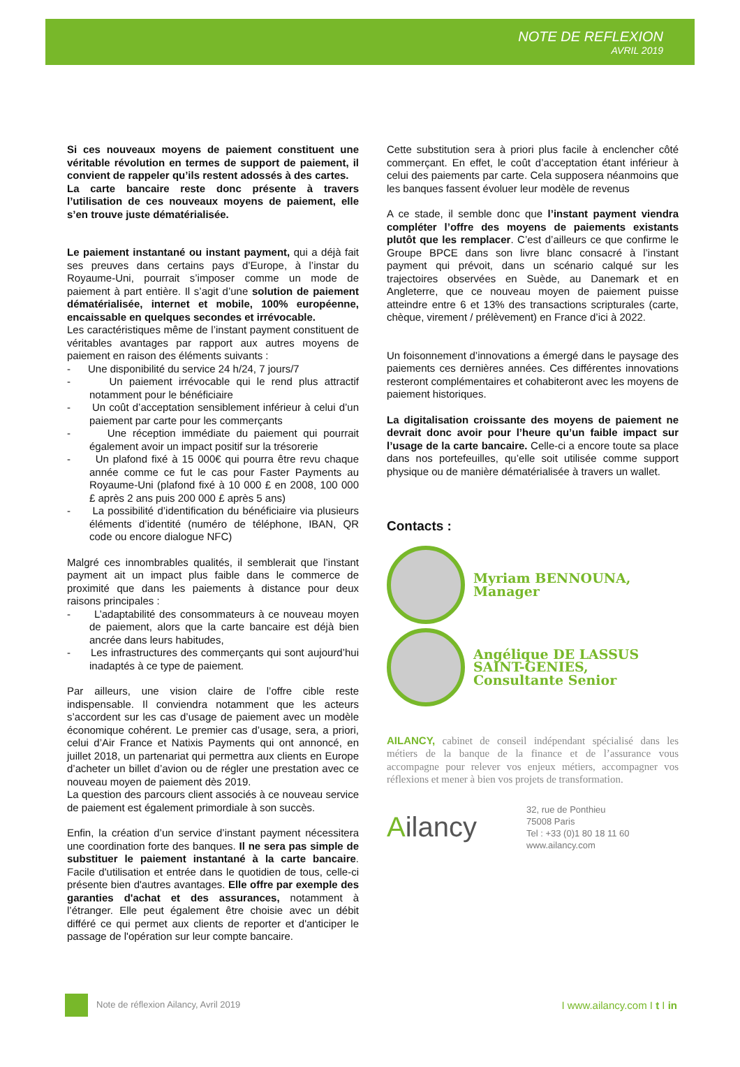NOTE DE REFLEXION
AVRIL 2019
Si ces nouveaux moyens de paiement constituent une véritable révolution en termes de support de paiement, il convient de rappeler qu’ils restent adossés à des cartes.
La carte bancaire reste donc présente à travers l’utilisation de ces nouveaux moyens de paiement, elle s’en trouve juste dématérialisée.
Le paiement instantané ou instant payment, qui a déjà fait ses preuves dans certains pays d’Europe, à l’instar du Royaume-Uni, pourrait s’imposer comme un mode de paiement à part entière. Il s’agit d’une solution de paiement dématérialisée, internet et mobile, 100% européenne, encaissable en quelques secondes et irrévocable.
Les caractéristiques même de l’instant payment constituent de véritables avantages par rapport aux autres moyens de paiement en raison des éléments suivants :
- Une disponibilité du service 24 h/24, 7 jours/7
- Un paiement irrévocable qui le rend plus attractif notamment pour le bénéficiaire
- Un coût d’acceptation sensiblement inférieur à celui d’un paiement par carte pour les commerçants
- Une réception immédiate du paiement qui pourrait également avoir un impact positif sur la trésorerie
- Un plafond fixé à 15 000€ qui pourra être revu chaque année comme ce fut le cas pour Faster Payments au Royaume-Uni (plafond fixé à 10 000 £ en 2008, 100 000 £ après 2 ans puis 200 000 £ après 5 ans)
- La possibilité d’identification du bénéficiaire via plusieurs éléments d’identité (numéro de téléphone, IBAN, QR code ou encore dialogue NFC)
Malgré ces innombrables qualités, il semblerait que l’instant payment ait un impact plus faible dans le commerce de proximité que dans les paiements à distance pour deux raisons principales :
- L’adaptabilité des consommateurs à ce nouveau moyen de paiement, alors que la carte bancaire est déjà bien ancrée dans leurs habitudes,
- Les infrastructures des commerçants qui sont aujourd’hui inadaptés à ce type de paiement.
Par ailleurs, une vision claire de l’offre cible reste indispensable. Il conviendra notamment que les acteurs s’accordent sur les cas d’usage de paiement avec un modèle économique cohérent. Le premier cas d’usage, sera, a priori, celui d’Air France et Natixis Payments qui ont annoncé, en juillet 2018, un partenariat qui permettra aux clients en Europe d’acheter un billet d’avion ou de régler une prestation avec ce nouveau moyen de paiement dès 2019.
La question des parcours client associés à ce nouveau service de paiement est également primordiale à son succès.
Enfin, la création d’un service d’instant payment nécessitera une coordination forte des banques. Il ne sera pas simple de substituer le paiement instantané à la carte bancaire. Facile d'utilisation et entrée dans le quotidien de tous, celle-ci présente bien d'autres avantages. Elle offre par exemple des garanties d'achat et des assurances, notamment à l’étranger. Elle peut également être choisie avec un débit différé ce qui permet aux clients de reporter et d'anticiper le passage de l'opération sur leur compte bancaire.
Cette substitution sera à priori plus facile à enclencher côté commerçant. En effet, le coût d’acceptation étant inférieur à celui des paiements par carte. Cela supposera néanmoins que les banques fassent évoluer leur modèle de revenus
A ce stade, il semble donc que l’instant payment viendra compléter l’offre des moyens de paiements existants plutôt que les remplacer. C’est d’ailleurs ce que confirme le Groupe BPCE dans son livre blanc consacré à l’instant payment qui prévoit, dans un scénario calqué sur les trajectoires observées en Suède, au Danemark et en Angleterre, que ce nouveau moyen de paiement puisse atteindre entre 6 et 13% des transactions scripturales (carte, chèque, virement / prélèvement) en France d’ici à 2022.
Un foisonnement d’innovations a émergé dans le paysage des paiements ces dernières années. Ces différentes innovations resteront complémentaires et cohabiteront avec les moyens de paiement historiques.
La digitalisation croissante des moyens de paiement ne devrait donc avoir pour l’heure qu’un faible impact sur l’usage de la carte bancaire. Celle-ci a encore toute sa place dans nos portefeuilles, qu’elle soit utilisée comme support physique ou de manière dématérialisée à travers un wallet.
Contacts :
Myriam BENNOUNA, Manager
Angélique DE LASSUS SAINT-GENIES, Consultante Senior
AILANCY, cabinet de conseil indépendant spécialisé dans les métiers de la banque de la finance et de l’assurance vous accompagne pour relever vos enjeux métiers, accompagner vos réflexions et mener à bien vos projets de transformation.
Ailancy
32, rue de Ponthieu
75008 Paris
Tel : +33 (0)1 80 18 11 60
www.ailancy.com
Note de réflexion Ailancy, Avril 2019
I www.ailancy.com I t I in